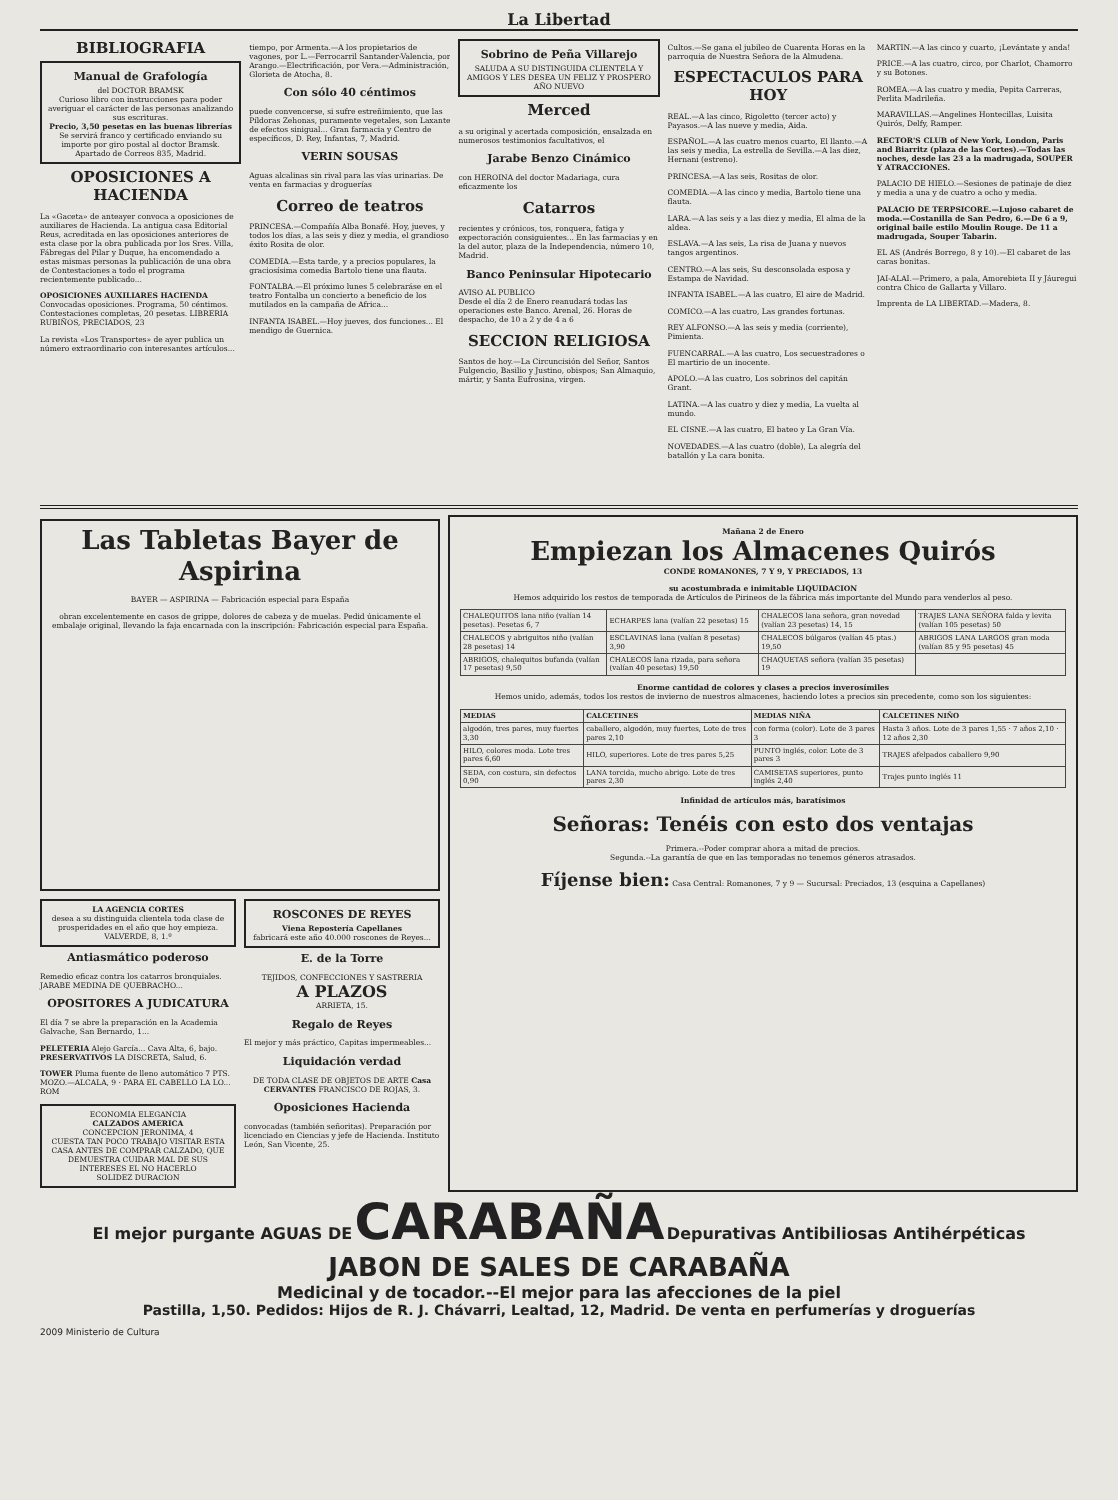La Libertad
BIBLIOGRAFIA
Manual de Grafología
del DOCTOR BRAMSK
Curioso libro con instrucciones para poder averiguar el carácter de las personas analizando sus escrituras.
Precio, 3,50 pesetas en las buenas librerías
Se servirá franco y certificado enviando su importe por giro postal al doctor Bramsk. Apartado de Correos 835, Madrid.
OPOSICIONES A HACIENDA
La «Gaceta» de anteayer convoca a oposiciones de auxiliares de Hacienda. La antigua casa Editorial Reus, acreditada en las oposiciones anteriores de esta clase por la obra publicada por los Sres. Villa, Fábregas del Pilar y Duque, ha encomendado a estas mismas personas la publicación de una obra de Contestaciones a todo el programa recientemente publicado...
OPOSICIONES AUXILIARES HACIENDA Convocadas oposiciones. Programa, 50 céntimos. Contestaciones completas, 20 pesetas. LIBRERIA RUBIÑOS, PRECIADOS, 23
La revista «Los Transportes» de ayer publica un número extraordinario con interesantes artículos...
tiempo, por Armenta.—A los propietarios de vagones, por L.—Ferrocarril Santander-Valencia, por Arango.—Electrificación, por Vera.—Administración, Glorieta de Atocha, 8.
Con sólo 40 céntimos
puede convencerse, si sufre estreñimiento, que las Píldoras Zehonas, puramente vegetales, son Laxante de efectos sinigual... Gran farmacia y Centro de específicos, D. Rey, Infantas, 7, Madrid.
VERIN SOUSAS
Aguas alcalinas sin rival para las vías urinarias. De venta en farmacias y droguerías
Correo de teatros
PRINCESA.—Compañía Alba Bonafé. Hoy, jueves, y todos los días, a las seis y diez y media, el grandioso éxito Rosita de olor.
COMEDIA.—Esta tarde, y a precios populares, la graciosísima comedia Bartolo tiene una flauta.
FONTALBA.—El próximo lunes 5 celebraráse en el teatro Fontalba un concierto a beneficio de los mutilados en la campaña de Africa...
INFANTA ISABEL.—Hoy jueves, dos funciones... El mendigo de Guernica.
Sobrino de Peña Villarejo
SALUDA A SU DISTINGUIDA CLIENTELA Y AMIGOS Y LES DESEA UN FELIZ Y PROSPERO AÑO NUEVO
Merced
a su original y acertada composición, ensalzada en numerosos testimonios facultativos, el
Jarabe Benzo Cinámico
con HEROINA del doctor Madariaga, cura eficazmente los
Catarros
recientes y crónicos, tos, ronquera, fatiga y expectoración consiguientes... En las farmacias y en la del autor, plaza de la Independencia, número 10, Madrid.
Banco Peninsular Hipotecario
AVISO AL PUBLICO
Desde el día 2 de Enero reanudará todas las operaciones este Banco. Arenal, 26. Horas de despacho, de 10 a 2 y de 4 a 6
SECCION RELIGIOSA
Santos de hoy.—La Circuncisión del Señor, Santos Fulgencio, Basilio y Justino, obispos; San Almaquio, mártir, y Santa Eufrosina, virgen.
Cultos.—Se gana el jubileo de Cuarenta Horas en la parroquia de Nuestra Señora de la Almudena.
ESPECTACULOS PARA HOY
REAL.—A las cinco, Rigoletto (tercer acto) y Payasos.—A las nueve y media, Aida.
ESPAÑOL.—A las cuatro menos cuarto, El llanto.—A las seis y media, La estrella de Sevilla.—A las diez, Hernani (estreno).
PRINCESA.—A las seis, Rositas de olor.
COMEDIA.—A las cinco y media, Bartolo tiene una flauta.
LARA.—A las seis y a las diez y media, El alma de la aldea.
ESLAVA.—A las seis, La risa de Juana y nuevos tangos argentinos.
CENTRO.—A las seis, Su desconsolada esposa y Estampa de Navidad.
INFANTA ISABEL.—A las cuatro, El aire de Madrid.
COMICO.—A las cuatro, Las grandes fortunas.
REY ALFONSO.—A las seis y media (corriente), Pimienta.
FUENCARRAL.—A las cuatro, Los secuestradores o El martirio de un inocente.
APOLO.—A las cuatro, Los sobrinos del capitán Grant.
LATINA.—A las cuatro y diez y media, La vuelta al mundo.
EL CISNE.—A las cuatro, El bateo y La Gran Vía.
NOVEDADES.—A las cuatro (doble), La alegría del batallón y La cara bonita.
MARTIN.—A las cinco y cuarto, ¡Levántate y anda!
PRICE.—A las cuatro, circo, por Charlot, Chamorro y su Botones.
ROMEA.—A las cuatro y media, Pepita Carreras, Perlita Madrileña.
MARAVILLAS.—Angelines Hontecillas, Luisita Quirós, Delfy, Ramper.
RECTOR'S CLUB of New York, London, Paris and Biarritz (plaza de las Cortes).—Todas las noches, desde las 23 a la madrugada, SOUPER Y ATRACCIONES.
PALACIO DE HIELO.—Sesiones de patinaje de diez y media a una y de cuatro a ocho y media.
PALACIO DE TERPSICORE.—Lujoso cabaret de moda.—Costanilla de San Pedro, 6.—De 6 a 9, original baile estilo Moulin Rouge. De 11 a madrugada, Souper Tabarin.
EL AS (Andrés Borrego, 8 y 10).—El cabaret de las caras bonitas.
JAI-ALAI.—Primero, a pala, Amorebieta II y Jáuregui contra Chico de Gallarta y Villaro.
Imprenta de LA LIBERTAD.—Madera, 8.
Las Tabletas Bayer de Aspirina
BAYER — ASPIRINA — Fabricación especial para España
obran excelentemente en casos de grippe, dolores de cabeza y de muelas. Pedid únicamente el embalaje original, llevando la faja encarnada con la inscripción: Fabricación especial para España.
LA AGENCIA CORTES
desea a su distinguida clientela toda clase de prosperidades en el año que hoy empieza.
VALVERDE, 8, 1.º
Antiasmático poderoso
Remedio eficaz contra los catarros bronquiales. JARABE MEDINA DE QUEBRACHO...
OPOSITORES A JUDICATURA
El día 7 se abre la preparación en la Academia Galvache, San Bernardo, 1...
PELETERIA Alejo García... Cava Alta, 6, bajo. PRESERVATIVOS LA DISCRETA, Salud, 6.
TOWER Pluma fuente de lleno automático 7 PTS. MOZO.—ALCALA, 9 · PARA EL CABELLO LA LO... ROM
ECONOMIA ELEGANCIA
CALZADOS AMERICA
CONCEPCION JERONIMA, 4
CUESTA TAN POCO TRABAJO VISITAR ESTA CASA ANTES DE COMPRAR CALZADO, QUE DEMUESTRA CUIDAR MAL DE SUS INTERESES EL NO HACERLO
SOLIDEZ DURACION
ROSCONES DE REYES
Viena Repostería Capellanes
fabricará este año 40.000 roscones de Reyes...
E. de la Torre
TEJIDOS, CONFECCIONES Y SASTRERIA
A PLAZOS
ARRIETA, 15.
Regalo de Reyes
El mejor y más práctico, Capitas impermeables...
Liquidación verdad
DE TODA CLASE DE OBJETOS DE ARTE Casa CERVANTES FRANCISCO DE ROJAS, 3.
Oposiciones Hacienda
convocadas (también señoritas). Preparación por licenciado en Ciencias y jefe de Hacienda. Instituto León, San Vicente, 25.
Mañana 2 de Enero
Empiezan los Almacenes Quirós
CONDE ROMANONES, 7 Y 9, Y PRECIADOS, 13
su acostumbrada e inimitable LIQUIDACION
Hemos adquirido los restos de temporada de Artículos de Pirineos de la fábrica más importante del Mundo para venderlos al peso.
| CHALEQUITOS lana niño (valían 14 pesetas). Pesetas 6, 7 | ECHARPES lana (valían 22 pesetas) 15 | CHALECOS lana señora, gran novedad (valían 23 pesetas) 14, 15 | TRAJES LANA SEÑORA falda y levita (valían 105 pesetas) 50 |
| CHALECOS y abriguitos niño (valían 28 pesetas) 14 | ESCLAVINAS lana (valían 8 pesetas) 3,90 | CHALECOS búlgaros (valían 45 ptas.) 19,50 | ABRIGOS LANA LARGOS gran moda (valían 85 y 95 pesetas) 45 |
| ABRIGOS, chalequitos bufanda (valían 17 pesetas) 9,50 | CHALECOS lana rizada, para señora (valían 40 pesetas) 19,50 | CHAQUETAS señora (valían 35 pesetas) 19 | |
Enorme cantidad de colores y clases a precios inverosímiles
Hemos unido, además, todos los restos de invierno de nuestros almacenes, haciendo lotes a precios sin precedente, como son los siguientes:
| MEDIAS | CALCETINES | MEDIAS NIÑA | CALCETINES NIÑO |
| --- | --- | --- | --- |
| algodón, tres pares, muy fuertes 3,30 | caballero, algodón, muy fuertes, Lote de tres pares 2,10 | con forma (color). Lote de 3 pares 3 | Hasta 3 años. Lote de 3 pares 1,55 · 7 años 2,10 · 12 años 2,30 |
| HILO, colores moda. Lote tres pares 6,60 | HILO, superiores. Lote de tres pares 5,25 | PUNTO inglés, color. Lote de 3 pares 3 | TRAJES afelpados caballero 9,90 |
| SEDA, con costura, sin defectos 0,90 | LANA torcida, mucho abrigo. Lote de tres pares 2,30 | CAMISETAS superiores, punto inglés 2,40 | Trajes punto inglés 11 |
Infinidad de artículos más, baratísimos
Señoras: Tenéis con esto dos ventajas
Primera.--Poder comprar ahora a mitad de precios.
Segunda.--La garantía de que en las temporadas no tenemos géneros atrasados.
Fíjense bien: Casa Central: Romanones, 7 y 9 — Sucursal: Preciados, 13 (esquina a Capellanes)
El mejor purgante AGUAS DE CARABAÑA Depurativas Antibiliosas Antihérpéticas
JABON DE SALES DE CARABAÑA
Medicinal y de tocador.--El mejor para las afecciones de la piel
Pastilla, 1,50. Pedidos: Hijos de R. J. Chávarri, Lealtad, 12, Madrid. De venta en perfumerías y droguerías
2009 Ministerio de Cultura